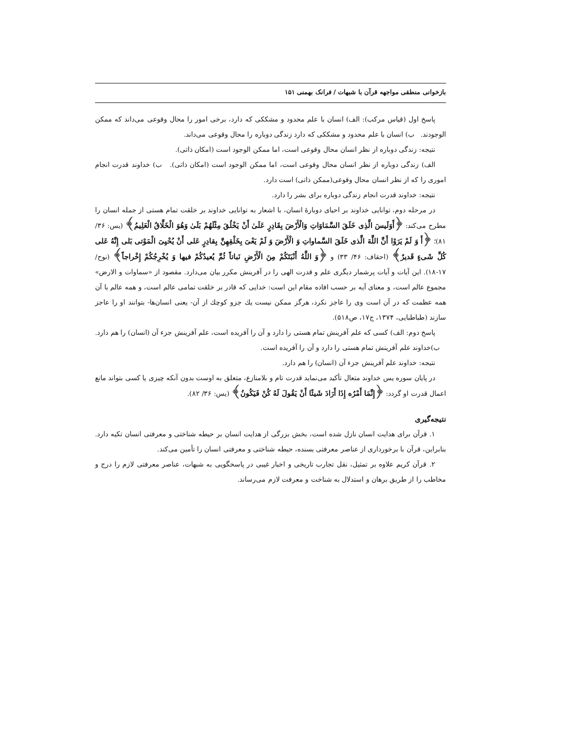بازخوانی منطقی مواجهه قرآن با شبهات / فرانک بهمنی ۱۵۱
پاسخ اول (قیاس مرکب): الف) انسان با علم محدود و مشککی که دارد، برخی امور را محال وقوعی می‌داند که ممکن الوجودند. ب) انسان با علم محدود و مشککی که دارد زندگی دوباره را محال وقوعی می‌داند.
نتیجه: زندگی دوباره از نظر انسان محال وقوعی است، اما ممکن الوجود است (امکان ذاتی).
الف) زندگی دوباره از نظر انسان محال وقوعی است، اما ممکن الوجود است (امکان ذاتی). ب) خداوند قدرت انجام اموری را که از نظر انسان محال وقوعی(ممکن ذاتی) است دارد.
نتیجه: خداوند قدرت انجام زندگی دوباره برای بشر را دارد.
در مرحله دوم، توانایی خداوند بر احیای دوبارهٔ انسان، با اشعار به توانایی خداوند بر خلقت تمام هستی از جمله انسان را مطرح می‌کند: ﴿أَوَلَیسَ الَّذِی خَلَقَ السَّمَاوَاتِ وَالْأَرْضَ بِقَادِرٍ عَلَیٰ أَنْ یَخْلُقَ مِثْلَهُمْ بَلَیٰ وَهُوَ الْخَلَّاقُ الْعَلِیمُ﴾ (یس: ۳۶/ ۸۱)؛ ﴿أَ وَ لَمْ یَرَوْا أَنَّ اللَّهَ الَّذی خَلَقَ السَّماواتِ وَ الْأَرْضَ وَ لَمْ یَعْیَ بِخَلْقِهِنَّ بِقادِرٍ عَلی أَنْ یُحْیِیَ الْمَوْتی بَلی إِنَّهُ عَلی کُلِّ شَیءٍ قَدیرٌ﴾ (احقاف: ۴۶/ ۳۳) و ﴿وَ اللَّهُ أَنْبَتَکُمْ مِنَ الْأَرْضِ نَباتاً ثُمَّ یُعیدُکُمْ فیها وَ یُخْرِجُکُمْ إِخْراجاً﴾ (نوح/ ۱۷-۱۸). این آیات و آیات پرشمار دیگری علم و قدرت الهی را در آفرینش مکرر بیان می‌دارد. مقصود از «سماوات و الارض» مجموع عالم است، و معنای آیه بر حسب افاده مقام این است: خدایی که قادر بر خلقت تمامی عالم است، و همه عالم با آن همه عظمت که در آن است وی را عاجز نکرد، هرگز ممکن نیست یك جزو کوچك از آن- یعنی انسان‌ها- بتوانند او را عاجز سازند (طباطبایی، ۱۳۷۴، ج۱۷، ص۵۱۸).
پاسخ دوم: الف) کسی که علم آفرینش تمام هستی را دارد و آن را آفریده است، علم آفرینش جزء آن (انسان) را هم دارد. ب)خداوند علم آفرینش تمام هستی را دارد و آن را آفریده است.
نتیجه: خداوند علم آفرینش جزء آن (انسان) را هم دارد.
در پایان سوره یس خداوند متعال تأکید می‌نماید قدرت تام و بلامنازع، متعلق به اوست بدون آنکه چیزی یا کسی بتواند مانع اعمال قدرت او گردد: ﴿إِنَّمَا أَمْرُه إِذَا أَرَادَ شَیئًا أَنْ یَقُولَ لَهُ کُنْ فَیَکُونُ﴾ (یس: ۳۶/ ۸۲).
نتیجه‌گیری
۱. قرآن برای هدایت انسان نازل شده است، بخش بزرگی از هدایت انسان بر حیطه شناختی و معرفتی انسان تکیه دارد. بنابراین، قرآن با برخورداری از عناصر معرفتی بسنده، حیطه شناختی و معرفتی انسان را تأمین می‌کند.
۲. قرآن کریم علاوه بر تمثیل، نقل تجارب تاریخی و اخبار غیبی در پاسخگویی به شبهات، عناصر معرفتی لازم را درج و مخاطب را از طریق برهان و استدلال به شناخت و معرفت لازم می‌رساند.